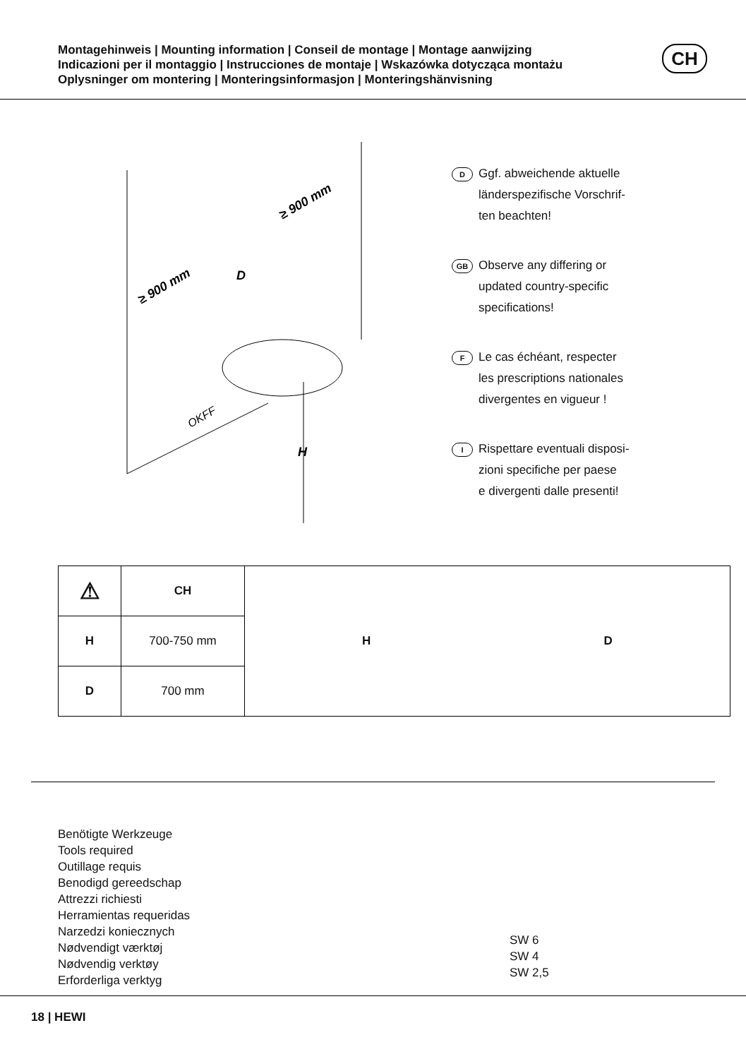Montagehinweis | Mounting information | Conseil de montage | Montage aanwijzing
Indicazioni per il montaggio | Instrucciones de montaje | Wskazówka dotycząca montażu
Oplysninger om montering | Monteringsinformasjon | Monteringshänvisning
CH
≥ 900 mm
≥ 900 mm
D
OKFF
H
D
Ggf. abweichende aktuelle
länderspezifische Vorschrif-
ten beachten!
GB
Observe any differing or
updated country-specific
specifications!
F
Le cas échéant, respecter
les prescriptions nationales
divergentes en vigueur !
I
Rispettare eventuali disposi-
zioni specifiche per paese
e divergenti dalle presenti!
| ⚠ | CH | H D |
| H | 700-750 mm | |
| D | 700 mm | |
Benötigte Werkzeuge
Tools required
Outillage requis
Benodigd gereedschap
Attrezzi richiesti
Herramientas requeridas
Narzedzi koniecznych
Nødvendigt værktøj
Nødvendig verktøy
Erforderliga verktyg
SW 6
SW 4
SW 2,5
18 | HEWI